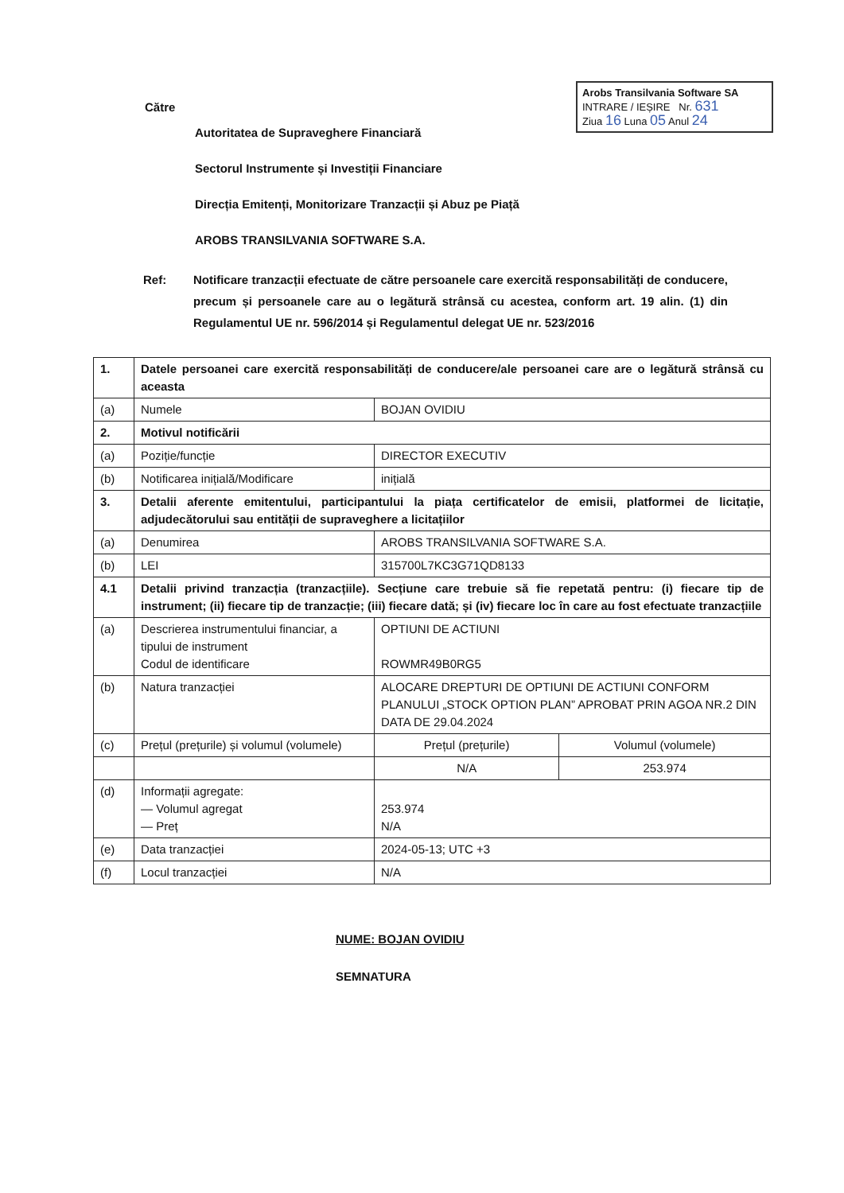Arobs Transilvania Software SA
INTRARE / IEȘIRE Nr. 631
Ziua 16 Luna 05 Anul 24
Către
Autoritatea de Supraveghere Financiară
Sectorul Instrumente și Investiții Financiare
Direcția Emitenți, Monitorizare Tranzacții și Abuz pe Piață
AROBS TRANSILVANIA SOFTWARE S.A.
Ref: Notificare tranzacții efectuate de către persoanele care exercită responsabilități de conducere, precum și persoanele care au o legătură strânsă cu acestea, conform art. 19 alin. (1) din Regulamentul UE nr. 596/2014 și Regulamentul delegat UE nr. 523/2016
| 1. | Datele persoanei care exercită responsabilități de conducere/ale persoanei care are o legătură strânsă cu aceasta | | |
| (a) | Numele | BOJAN OVIDIU | |
| 2. | Motivul notificării | | |
| (a) | Poziție/funcție | DIRECTOR EXECUTIV | |
| (b) | Notificarea inițială/Modificare | inițială | |
| 3. | Detalii aferente emitentului, participantului la piața certificatelor de emisii, platformei de licitație, adjudecătorului sau entității de supraveghere a licitațiilor | | |
| (a) | Denumirea | AROBS TRANSILVANIA SOFTWARE S.A. | |
| (b) | LEI | 315700L7KC3G71QD8133 | |
| 4.1 | Detalii privind tranzacția (tranzacțiile). Secțiune care trebuie să fie repetată pentru: (i) fiecare tip de instrument; (ii) fiecare tip de tranzacție; (iii) fiecare dată; și (iv) fiecare loc în care au fost efectuate tranzacțiile | | |
| (a) | Descrierea instrumentului financiar, a tipului de instrument Codul de identificare | OPTIUNI DE ACTIUNI ROWMR49B0RG5 | |
| (b) | Natura tranzacției | ALOCARE DREPTURI DE OPTIUNI DE ACTIUNI CONFORM PLANULUI „STOCK OPTION PLAN” APROBAT PRIN AGOA NR.2 DIN DATA DE 29.04.2024 | |
| (c) | Prețul (prețurile) și volumul (volumele) | Prețul (prețurile) | Volumul (volumele) |
| | | N/A | 253.974 |
| (d) | Informații agregate: — Volumul agregat — Preț | 253.974 N/A | |
| (e) | Data tranzacției | 2024-05-13; UTC +3 | |
| (f) | Locul tranzacției | N/A | |
NUME: BOJAN OVIDIU
SEMNATURA